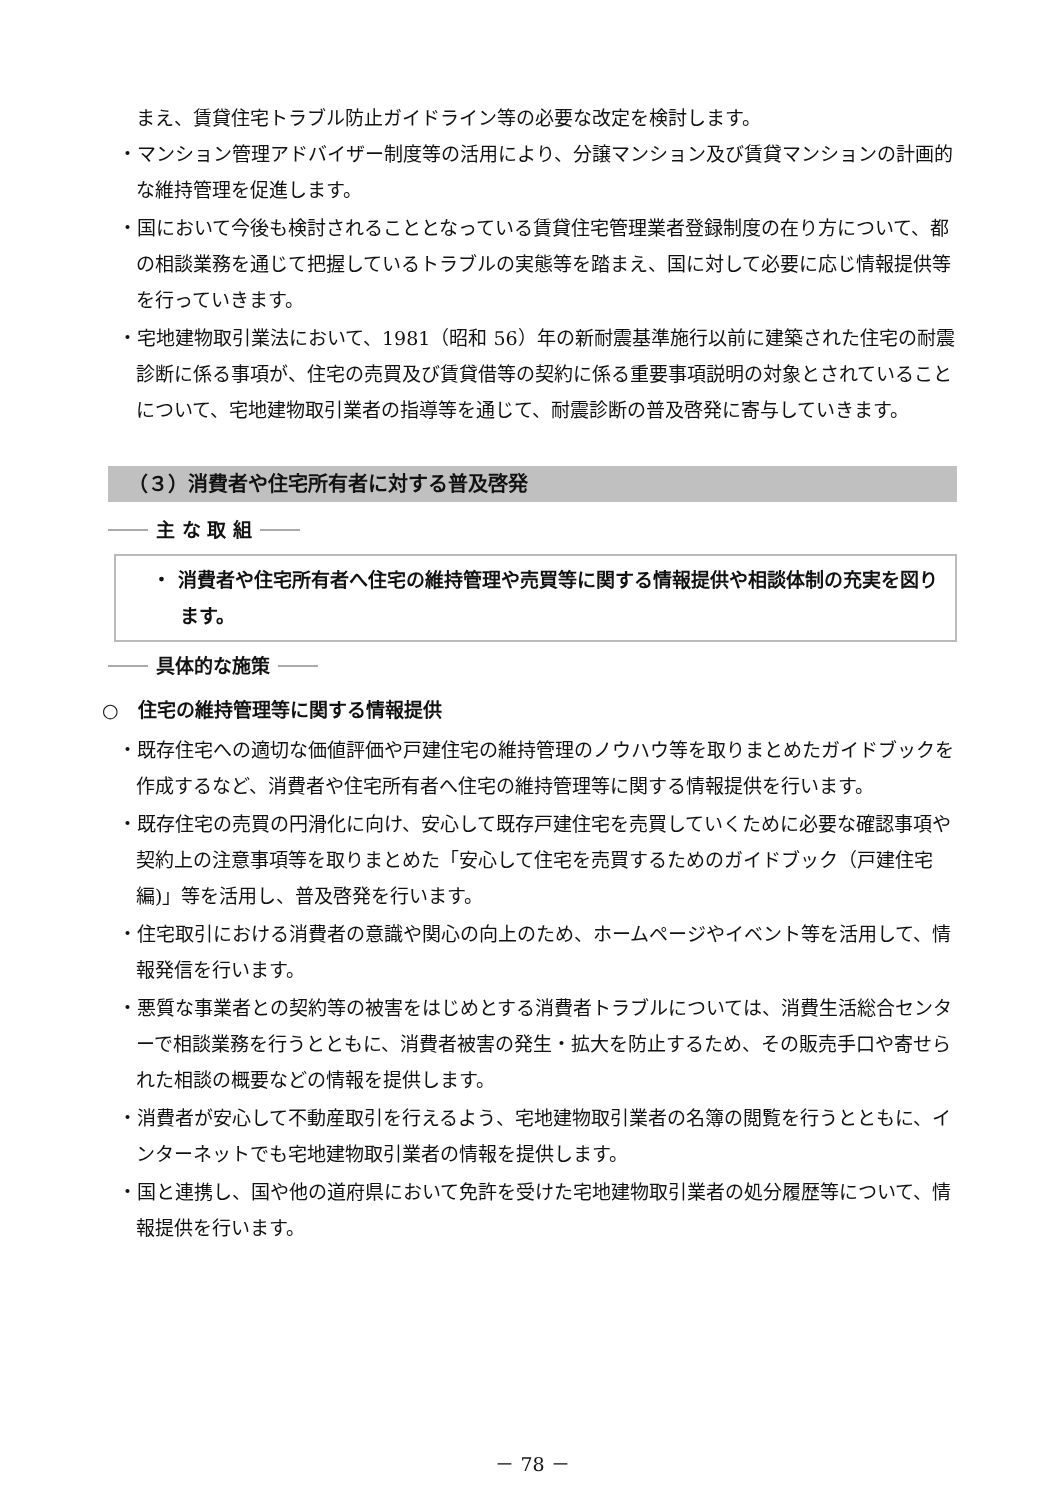まえ、賃貸住宅トラブル防止ガイドライン等の必要な改定を検討します。
・マンション管理アドバイザー制度等の活用により、分譲マンション及び賃貸マンションの計画的な維持管理を促進します。
・国において今後も検討されることとなっている賃貸住宅管理業者登録制度の在り方について、都の相談業務を通じて把握しているトラブルの実態等を踏まえ、国に対して必要に応じ情報提供等を行っていきます。
・宅地建物取引業法において、1981（昭和 56）年の新耐震基準施行以前に建築された住宅の耐震診断に係る事項が、住宅の売買及び賃貸借等の契約に係る重要事項説明の対象とされていることについて、宅地建物取引業者の指導等を通じて、耐震診断の普及啓発に寄与していきます。
（３）消費者や住宅所有者に対する普及啓発
主 な 取 組
・ 消費者や住宅所有者へ住宅の維持管理や売買等に関する情報提供や相談体制の充実を図ります。
具体的な施策
○　住宅の維持管理等に関する情報提供
・既存住宅への適切な価値評価や戸建住宅の維持管理のノウハウ等を取りまとめたガイドブックを作成するなど、消費者や住宅所有者へ住宅の維持管理等に関する情報提供を行います。
・既存住宅の売買の円滑化に向け、安心して既存戸建住宅を売買していくために必要な確認事項や契約上の注意事項等を取りまとめた「安心して住宅を売買するためのガイドブック（戸建住宅編)」等を活用し、普及啓発を行います。
・住宅取引における消費者の意識や関心の向上のため、ホームページやイベント等を活用して、情報発信を行います。
・悪質な事業者との契約等の被害をはじめとする消費者トラブルについては、消費生活総合センターで相談業務を行うとともに、消費者被害の発生・拡大を防止するため、その販売手口や寄せられた相談の概要などの情報を提供します。
・消費者が安心して不動産取引を行えるよう、宅地建物取引業者の名簿の閲覧を行うとともに、インターネットでも宅地建物取引業者の情報を提供します。
・国と連携し、国や他の道府県において免許を受けた宅地建物取引業者の処分履歴等について、情報提供を行います。
－ 78 －